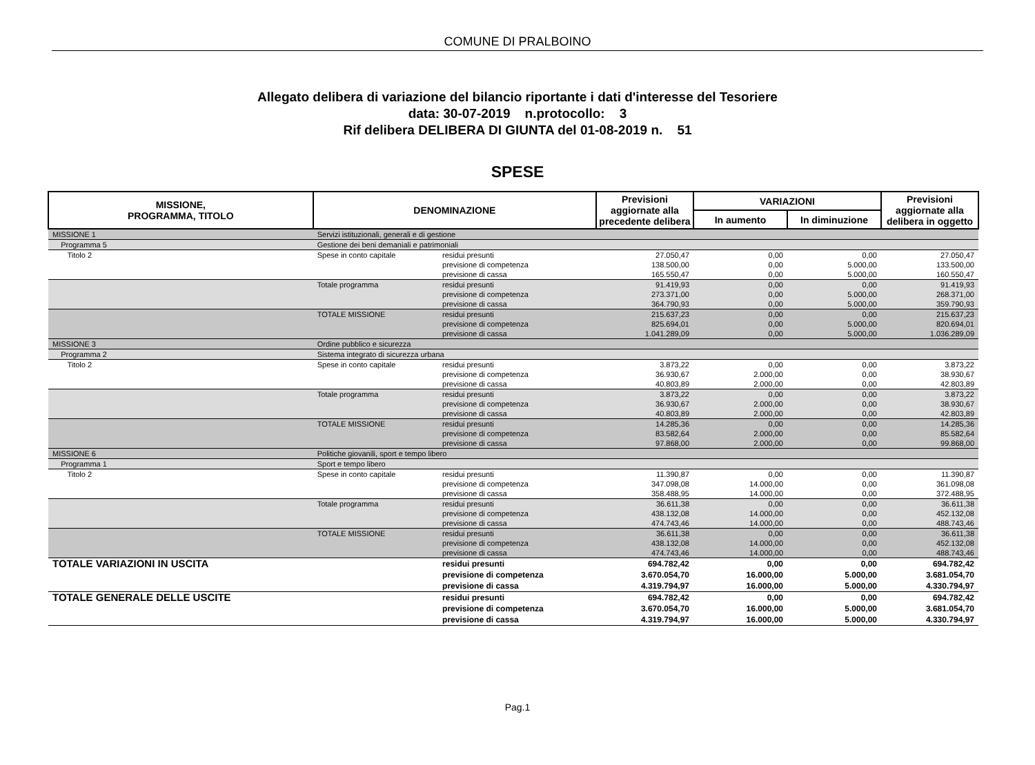COMUNE DI PRALBOINO
Allegato delibera di variazione del bilancio riportante i dati d'interesse del Tesoriere
data: 30-07-2019 n.protocollo: 3
Rif delibera DELIBERA DI GIUNTA del 01-08-2019 n. 51
SPESE
| MISSIONE, PROGRAMMA, TITOLO | | DENOMINAZIONE | | Previsioni aggiornate alla precedente delibera | VARIAZIONI | | Previsioni aggiornate alla delibera in oggetto |
| --- | --- | --- | --- | --- | --- | --- | --- |
| | | | | | In aumento | In diminuzione | |
| MISSIONE 1 | | Servizi istituzionali, generali e di gestione | | | | | |
| Programma 5 | | Gestione dei beni demaniali e patrimoniali | | | | | |
| Titolo 2 | | Spese in conto capitale | residui presunti previsione di competenza previsione di cassa | 27.050,47 138.500,00 165.550,47 | 0,00 0,00 0,00 | 0,00 5.000,00 5.000,00 | 27.050,47 133.500,00 160.550,47 |
| | | Totale programma | residui presunti previsione di competenza previsione di cassa | 91.419,93 273.371,00 364.790,93 | 0,00 0,00 0,00 | 0,00 5.000,00 5.000,00 | 91.419,93 268.371,00 359.790,93 |
| | | TOTALE MISSIONE | residui presunti previsione di competenza previsione di cassa | 215.637,23 825.694,01 1.041.289,09 | 0,00 0,00 0,00 | 0,00 5.000,00 5.000,00 | 215.637,23 820.694,01 1.036.289,09 |
| MISSIONE 3 | | Ordine pubblico e sicurezza | | | | | |
| Programma 2 | | Sistema integrato di sicurezza urbana | | | | | |
| Titolo 2 | | Spese in conto capitale | residui presunti previsione di competenza previsione di cassa | 3.873,22 36.930,67 40.803,89 | 0,00 2.000,00 2.000,00 | 0,00 0,00 0,00 | 3.873,22 38.930,67 42.803,89 |
| | | Totale programma | residui presunti previsione di competenza previsione di cassa | 3.873,22 36.930,67 40.803,89 | 0,00 2.000,00 2.000,00 | 0,00 0,00 0,00 | 3.873,22 38.930,67 42.803,89 |
| | | TOTALE MISSIONE | residui presunti previsione di competenza previsione di cassa | 14.285,36 83.582,64 97.868,00 | 0,00 2.000,00 2.000,00 | 0,00 0,00 0,00 | 14.285,36 85.582,64 99.868,00 |
| MISSIONE 6 | | Politiche giovanili, sport e tempo libero | | | | | |
| Programma 1 | | Sport e tempo libero | | | | | |
| Titolo 2 | | Spese in conto capitale | residui presunti previsione di competenza previsione di cassa | 11.390,87 347.098,08 358.488,95 | 0,00 14.000,00 14.000,00 | 0,00 0,00 0,00 | 11.390,87 361.098,08 372.488,95 |
| | | Totale programma | residui presunti previsione di competenza previsione di cassa | 36.611,38 438.132,08 474.743,46 | 0,00 14.000,00 14.000,00 | 0,00 0,00 0,00 | 36.611,38 452.132,08 488.743,46 |
| | | TOTALE MISSIONE | residui presunti previsione di competenza previsione di cassa | 36.611,38 438.132,08 474.743,46 | 0,00 14.000,00 14.000,00 | 0,00 0,00 0,00 | 36.611,38 452.132,08 488.743,46 |
| TOTALE VARIAZIONI IN USCITA | | | residui presunti previsione di competenza previsione di cassa | 694.782,42 3.670.054,70 4.319.794,97 | 0,00 16.000,00 16.000,00 | 0,00 5.000,00 5.000,00 | 694.782,42 3.681.054,70 4.330.794,97 |
| TOTALE GENERALE DELLE USCITE | | | residui presunti previsione di competenza previsione di cassa | 694.782,42 3.670.054,70 4.319.794,97 | 0,00 16.000,00 16.000,00 | 0,00 5.000,00 5.000,00 | 694.782,42 3.681.054,70 4.330.794,97 |
Pag.1